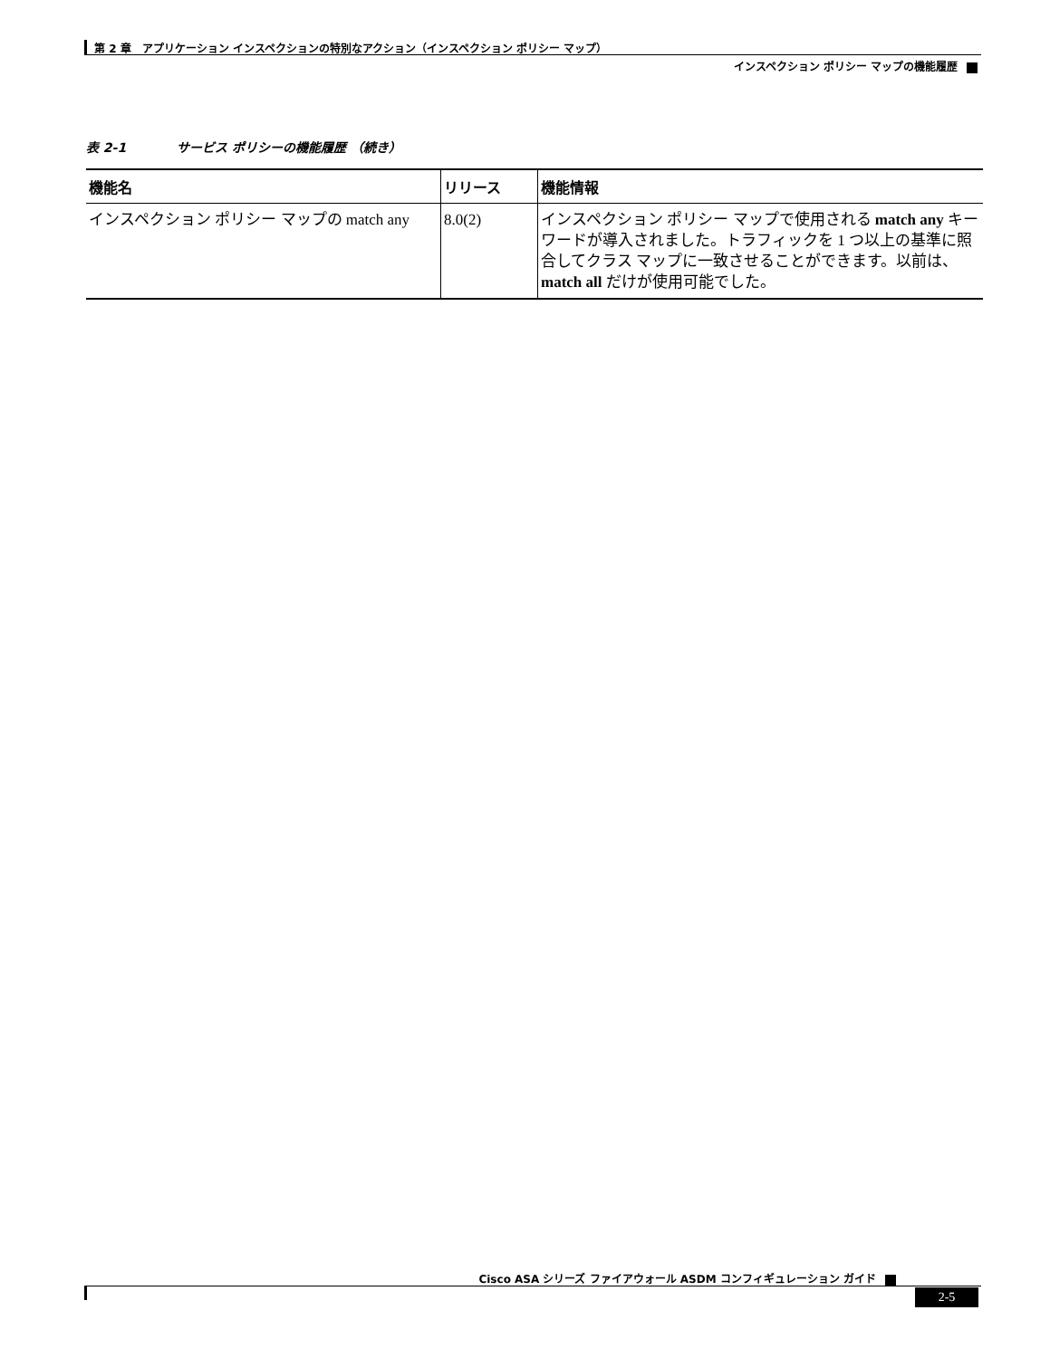第 2 章　アプリケーション インスペクションの特別なアクション（インスペクション ポリシー マップ）
インスペクション ポリシー マップの機能履歴
表 2-1　　　　サービス ポリシーの機能履歴 （続き）
| 機能名 | リリース | 機能情報 |
| --- | --- | --- |
| インスペクション ポリシー マップの match any | 8.0(2) | インスペクション ポリシー マップで使用される match any キーワードが導入されました。トラフィックを 1 つ以上の基準に照合してクラス マップに一致させることができます。以前は、 match all だけが使用可能でした。 |
Cisco ASA シリーズ ファイアウォール ASDM コンフィギュレーション ガイド
2-5